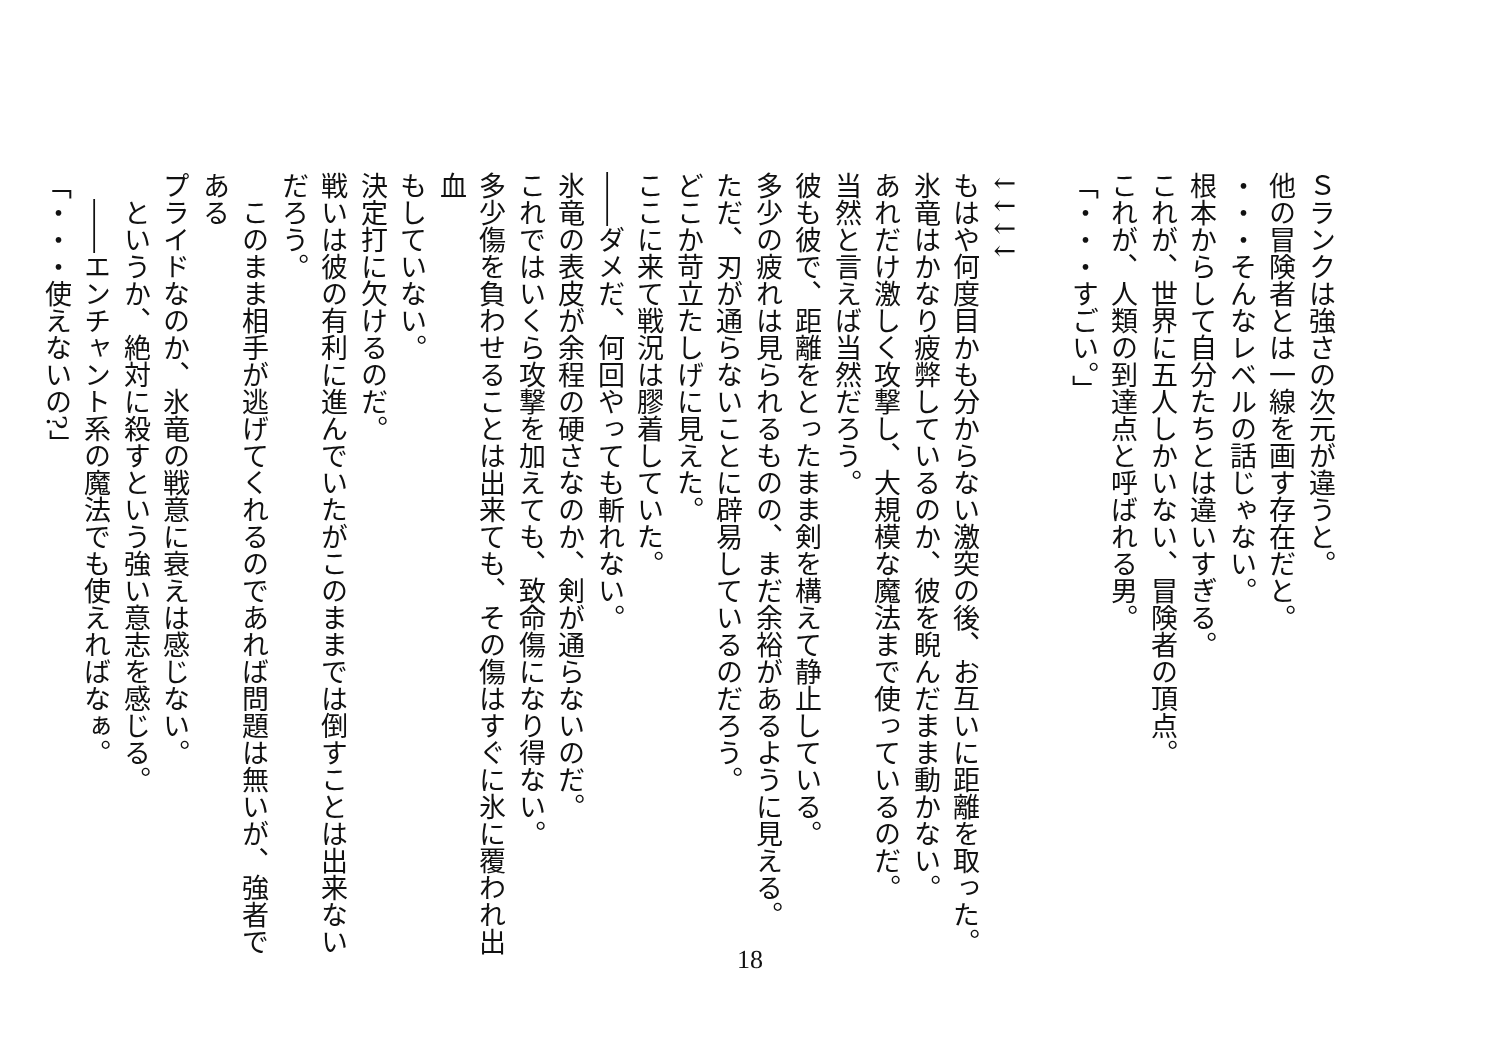Ｓランクは強さの次元が違うと。
他の冒険者とは一線を画す存在だと。
・・・そんなレベルの話じゃない。
根本からして自分たちとは違いすぎる。
これが、世界に五人しかいない、冒険者の頂点。
これが、人類の到達点と呼ばれる男。
「・・・すごい。」
　
↓↓↓↓
もはや何度目かも分からない激突の後、お互いに距離を取った。
氷竜はかなり疲弊しているのか、彼を睨んだまま動かない。
あれだけ激しく攻撃し、大規模な魔法まで使っているのだ。
当然と言えば当然だろう。
彼も彼で、距離をとったまま剣を構えて静止している。
多少の疲れは見られるものの、まだ余裕があるように見える。
ただ、刃が通らないことに辟易しているのだろう。
どこか苛立たしげに見えた。
ここに来て戦況は膠着していた。
――ダメだ、何回やっても斬れない。
氷竜の表皮が余程の硬さなのか、剣が通らないのだ。
これではいくら攻撃を加えても、致命傷になり得ない。
多少傷を負わせることは出来ても、その傷はすぐに氷に覆われ出血
もしていない。
決定打に欠けるのだ。
戦いは彼の有利に進んでいたがこのままでは倒すことは出来ない
だろう。
　このまま相手が逃げてくれるのであれば問題は無いが、強者である
プライドなのか、氷竜の戦意に衰えは感じない。
　というか、絶対に殺すという強い意志を感じる。
　――エンチャント系の魔法でも使えればなぁ。
「・・・使えないの?」
18